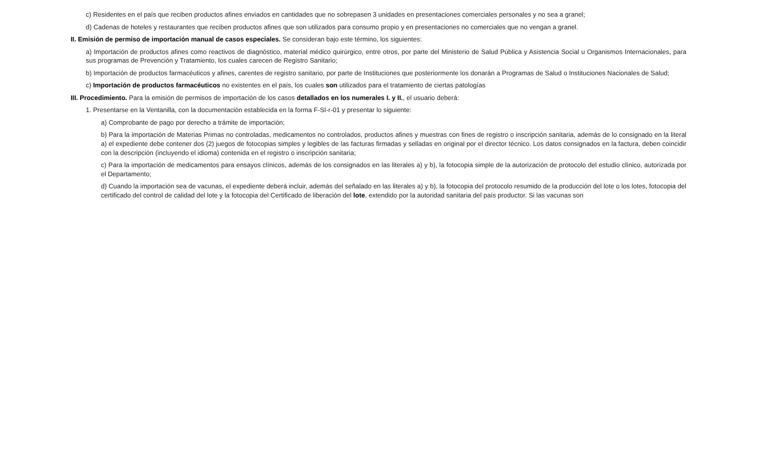c) Residentes en el país que reciben productos afines enviados en cantidades que no sobrepasen 3 unidades en presentaciones comerciales personales y no sea a granel;
d) Cadenas de hoteles y restaurantes que reciben productos afines que son utilizados para consumo propio y en presentaciones no comerciales que no vengan a granel.
II. Emisión de permiso de importación manual de casos especiales. Se consideran bajo este término, los siguientes:
a) Importación de productos afines como reactivos de diagnóstico, material médico quirúrgico, entre otros, por parte del Ministerio de Salud Pública y Asistencia Social u Organismos Internacionales, para sus programas de Prevención y Tratamiento, los cuales carecen de Registro Sanitario;
b) Importación de productos farmacéuticos y afines, carentes de registro sanitario, por parte de Instituciones que posteriormente los donarán a Programas de Salud o Instituciones Nacionales de Salud;
c) Importación de productos farmacéuticos no existentes en el país, los cuales son utilizados para el tratamiento de ciertas patologías
III. Procedimiento. Para la emisión de permisos de importación de los casos detallados en los numerales I. y II., el usuario deberá:
1. Presentarse en la Ventanilla, con la documentación establecida en la forma F-SI-r-01 y presentar lo siguiente:
a) Comprobante de pago por derecho a trámite de importación;
b) Para la importación de Materias Primas no controladas, medicamentos no controlados, productos afines y muestras con fines de registro o inscripción sanitaria, además de lo consignado en la literal a) el expediente debe contener dos (2) juegos de fotocopias simples y legibles de las facturas firmadas y selladas en original por el director técnico. Los datos consignados en la factura, deben coincidir con la descripción (incluyendo el idioma) contenida en el registro o inscripción sanitaria;
c) Para la importación de medicamentos para ensayos clínicos, además de los consignados en las literales a) y b), la fotocopia simple de la autorización de protocolo del estudio clínico, autorizada por el Departamento;
d) Cuando la importación sea de vacunas, el expediente deberá incluir, además del señalado en las literales a) y b), la fotocopia del protocolo resumido de la producción del lote o los lotes, fotocopia del certificado del control de calidad del lote y la fotocopia del Certificado de liberación del lote, extendido por la autoridad sanitaria del país productor. Si las vacunas son